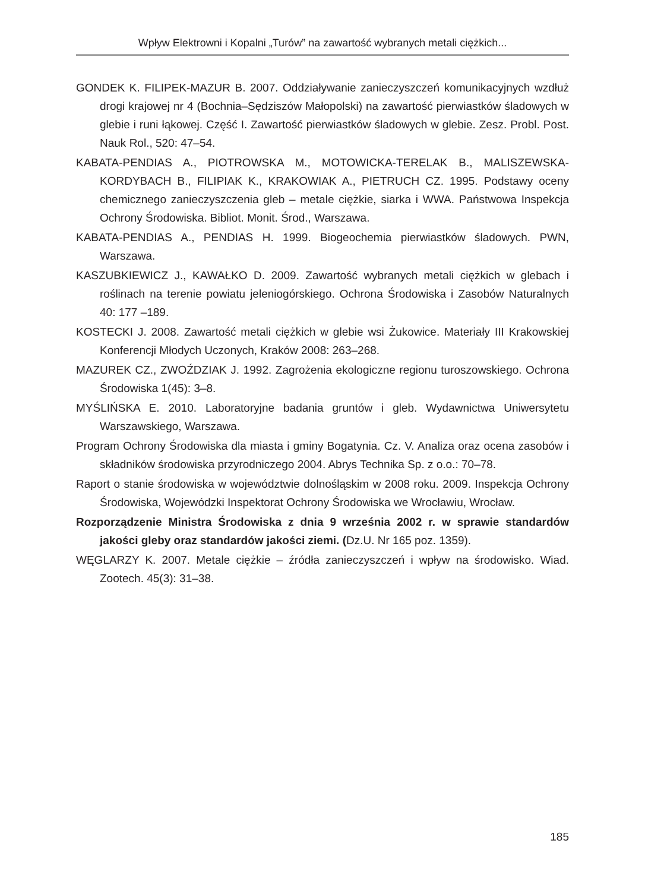Wpływ Elektrowni i Kopalni „Turów” na zawartość wybranych metali ciężkich...
GONDEK K. FILIPEK-MAZUR B. 2007. Oddziaływanie zanieczyszczeń komunikacyjnych wzdłuż drogi krajowej nr 4 (Bochnia–Sędziszów Małopolski) na zawartość pierwiastków śladowych w glebie i runi łąkowej. Część I. Zawartość pierwiastków śladowych w glebie. Zesz. Probl. Post. Nauk Rol., 520: 47–54.
KABATA-PENDIAS A., PIOTROWSKA M., MOTOWICKA-TERELAK B., MALISZEWSKA-KORDYBACH B., FILIPIAK K., KRAKOWIAK A., PIETRUCH CZ. 1995. Podstawy oceny chemicznego zanieczyszczenia gleb – metale ciężkie, siarka i WWA. Państwowa Inspekcja Ochrony Środowiska. Bibliot. Monit. Środ., Warszawa.
KABATA-PENDIAS A., PENDIAS H. 1999. Biogeochemia pierwiastków śladowych. PWN, Warszawa.
KASZUBKIEWICZ J., KAWAŁKO D. 2009. Zawartość wybranych metali ciężkich w glebach i roślinach na terenie powiatu jeleniogórskiego. Ochrona Środowiska i Zasobów Naturalnych 40: 177 –189.
KOSTECKI J. 2008. Zawartość metali ciężkich w glebie wsi Żukowice. Materiały III Krakowskiej Konferencji Młodych Uczonych, Kraków 2008: 263–268.
MAZUREK CZ., ZWOŹDZIAK J. 1992. Zagrożenia ekologiczne regionu turoszowskiego. Ochrona Środowiska 1(45): 3–8.
MYŚLIŃSKA E. 2010. Laboratoryjne badania gruntów i gleb. Wydawnictwa Uniwersytetu Warszawskiego, Warszawa.
Program Ochrony Środowiska dla miasta i gminy Bogatynia. Cz. V. Analiza oraz ocena zasobów i składników środowiska przyrodniczego 2004. Abrys Technika Sp. z o.o.: 70–78.
Raport o stanie środowiska w województwie dolnośląskim w 2008 roku. 2009. Inspekcja Ochrony Środowiska, Wojewódzki Inspektorat Ochrony Środowiska we Wrocławiu, Wrocław.
Rozporządzenie Ministra Środowiska z dnia 9 września 2002 r. w sprawie standardów jakości gleby oraz standardów jakości ziemi. (Dz.U. Nr 165 poz. 1359).
WĘGLARZY K. 2007. Metale ciężkie – źródła zanieczyszczeń i wpływ na środowisko. Wiad. Zootech. 45(3): 31–38.
185